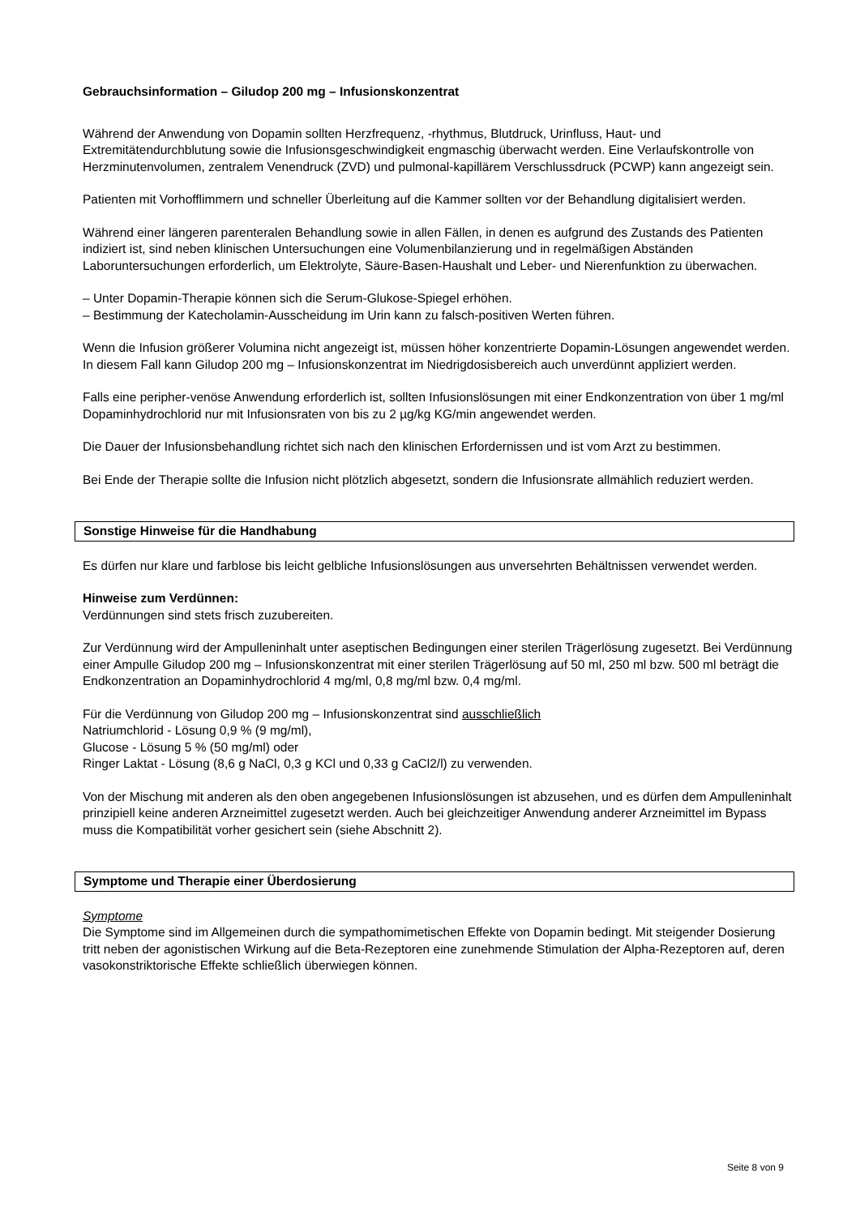Gebrauchsinformation – Giludop 200 mg – Infusionskonzentrat
Während der Anwendung von Dopamin sollten Herzfrequenz, -rhythmus, Blutdruck, Urinfluss, Haut- und Extremitätendurchblutung sowie die Infusionsgeschwindigkeit engmaschig überwacht werden. Eine Verlaufskontrolle von Herzminutenvolumen, zentralem Venendruck (ZVD) und pulmonal-kapillärem Verschlussdruck (PCWP) kann angezeigt sein.
Patienten mit Vorhofflimmern und schneller Überleitung auf die Kammer sollten vor der Behandlung digitalisiert werden.
Während einer längeren parenteralen Behandlung sowie in allen Fällen, in denen es aufgrund des Zustands des Patienten indiziert ist, sind neben klinischen Untersuchungen eine Volumenbilanzierung und in regelmäßigen Abständen Laboruntersuchungen erforderlich, um Elektrolyte, Säure-Basen-Haushalt und Leber- und Nierenfunktion zu überwachen.
– Unter Dopamin-Therapie können sich die Serum-Glukose-Spiegel erhöhen.
– Bestimmung der Katecholamin-Ausscheidung im Urin kann zu falsch-positiven Werten führen.
Wenn die Infusion größerer Volumina nicht angezeigt ist, müssen höher konzentrierte Dopamin-Lösungen angewendet werden. In diesem Fall kann Giludop 200 mg – Infusionskonzentrat im Niedrigdosisbereich auch unverdünnt appliziert werden.
Falls eine peripher-venöse Anwendung erforderlich ist, sollten Infusionslösungen mit einer Endkonzentration von über 1 mg/ml Dopaminhydrochlorid nur mit Infusionsraten von bis zu 2 µg/kg KG/min angewendet werden.
Die Dauer der Infusionsbehandlung richtet sich nach den klinischen Erfordernissen und ist vom Arzt zu bestimmen.
Bei Ende der Therapie sollte die Infusion nicht plötzlich abgesetzt, sondern die Infusionsrate allmählich reduziert werden.
Sonstige Hinweise für die Handhabung
Es dürfen nur klare und farblose bis leicht gelbliche Infusionslösungen aus unversehrten Behältnissen verwendet werden.
Hinweise zum Verdünnen:
Verdünnungen sind stets frisch zuzubereiten.
Zur Verdünnung wird der Ampulleninhalt unter aseptischen Bedingungen einer sterilen Trägerlösung zugesetzt. Bei Verdünnung einer Ampulle Giludop 200 mg – Infusionskonzentrat mit einer sterilen Trägerlösung auf 50 ml, 250 ml bzw. 500 ml beträgt die Endkonzentration an Dopaminhydrochlorid 4 mg/ml, 0,8 mg/ml bzw. 0,4 mg/ml.
Für die Verdünnung von Giludop 200 mg – Infusionskonzentrat sind ausschließlich
Natriumchlorid - Lösung 0,9 % (9 mg/ml),
Glucose - Lösung 5 % (50 mg/ml) oder
Ringer Laktat - Lösung (8,6 g NaCl, 0,3 g KCl und 0,33 g CaCl2/l) zu verwenden.
Von der Mischung mit anderen als den oben angegebenen Infusionslösungen ist abzusehen, und es dürfen dem Ampulleninhalt prinzipiell keine anderen Arzneimittel zugesetzt werden. Auch bei gleichzeitiger Anwendung anderer Arzneimittel im Bypass muss die Kompatibilität vorher gesichert sein (siehe Abschnitt 2).
Symptome und Therapie einer Überdosierung
Symptome
Die Symptome sind im Allgemeinen durch die sympathomimetischen Effekte von Dopamin bedingt. Mit steigender Dosierung tritt neben der agonistischen Wirkung auf die Beta-Rezeptoren eine zunehmende Stimulation der Alpha-Rezeptoren auf, deren vasokonstriktorische Effekte schließlich überwiegen können.
Seite 8 von 9